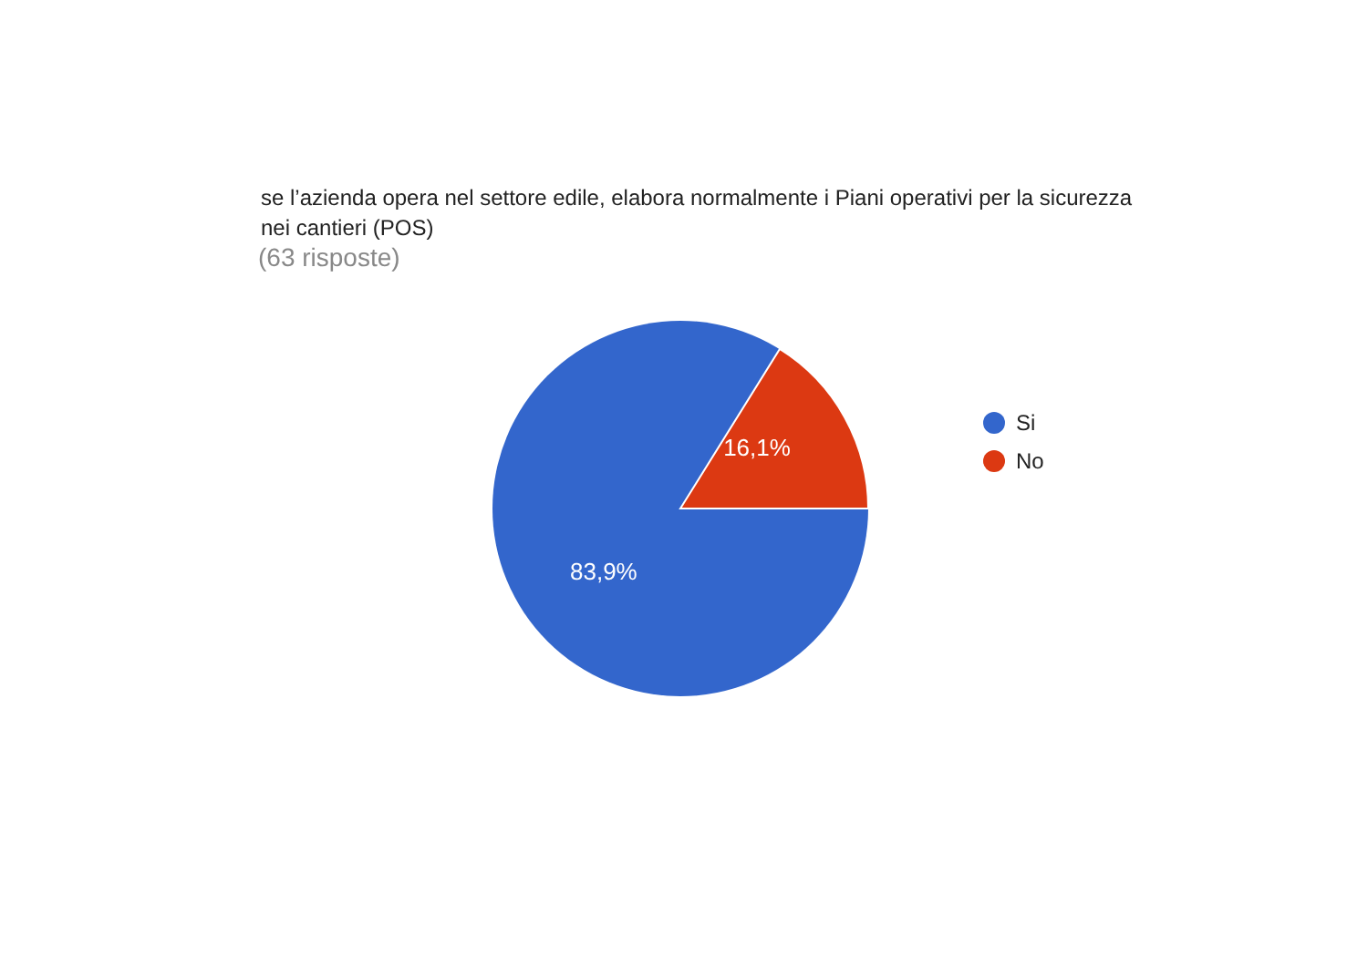se l’azienda opera nel settore edile, elabora normalmente i Piani operativi per la sicurezza nei cantieri (POS)
(63 risposte)
16,1%
83,9%
Si
No